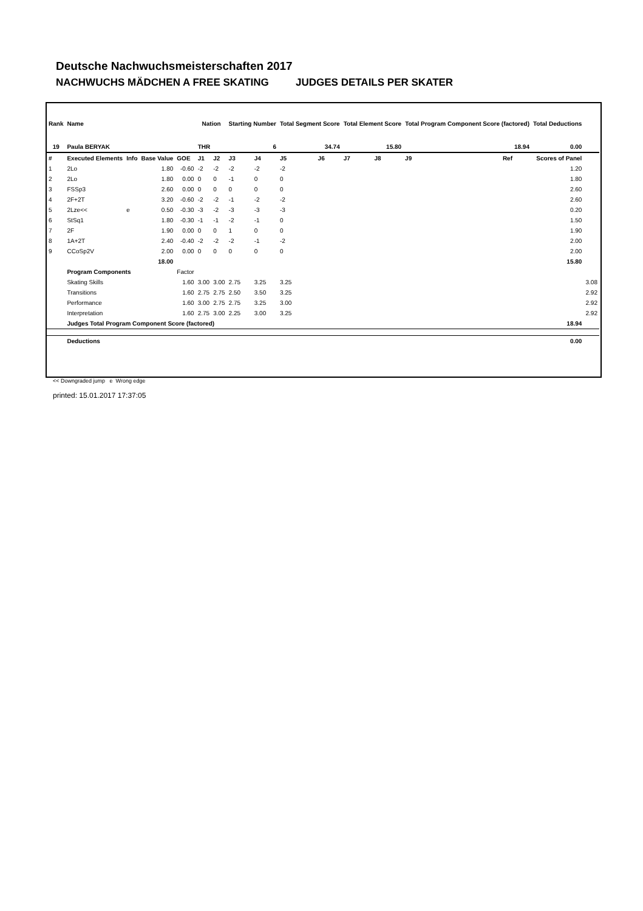Deutsche Nachwuchsmeisterschaften 2017
NACHWUCHS MÄDCHEN A FREE SKATING JUDGES DETAILS PER SKATER
| Rank | Name | | | | Nation | | Starting Number | | Total Segment Score | | Total Element Score | | Total Program Component Score (factored) | | | Total Deductions | |
| --- | --- | --- | --- | --- | --- | --- | --- | --- | --- | --- | --- | --- | --- | --- | --- | --- | --- |
| 19 | Paula BERYAK | | | | THR | | 6 | | 34.74 | | 15.80 | | 18.94 | | | 0.00 | |
| # | Executed Elements | Info | Base Value | GOE | J1 | J2 | J3 | J4 | J5 | J6 | J7 | J8 | J9 | Ref | | Scores of Panel | |
| 1 | 2Lo | | 1.80 | -0.60 | -2 | -2 | -2 | -2 | -2 | | | | | | | 1.20 | |
| 2 | 2Lo | | 1.80 | 0.00 | 0 | 0 | -1 | 0 | 0 | | | | | | | 1.80 | |
| 3 | FSSp3 | | 2.60 | 0.00 | 0 | 0 | 0 | 0 | 0 | | | | | | | 2.60 | |
| 4 | 2F+2T | | 3.20 | -0.60 | -2 | -2 | -1 | -2 | -2 | | | | | | | 2.60 | |
| 5 | 2Lze<< | e | 0.50 | -0.30 | -3 | -2 | -3 | -3 | -3 | | | | | | | 0.20 | |
| 6 | StSq1 | | 1.80 | -0.30 | -1 | -1 | -2 | -1 | 0 | | | | | | | 1.50 | |
| 7 | 2F | | 1.90 | 0.00 | 0 | 0 | 1 | 0 | 0 | | | | | | | 1.90 | |
| 8 | 1A+2T | | 2.40 | -0.40 | -2 | -2 | -2 | -1 | -2 | | | | | | | 2.00 | |
| 9 | CCoSp2V | | 2.00 | 0.00 | 0 | 0 | 0 | 0 | 0 | | | | | | | 2.00 | |
| | | | 18.00 | | | | | | | | | | | | | 15.80 | |
| | Program Components | | | Factor | | | | | | | | | | | | | |
| | Skating Skills | | | 1.60 | 3.00 | 3.00 | 2.75 | 3.25 | 3.25 | | | | | | | | 3.08 |
| | Transitions | | | 1.60 | 2.75 | 2.75 | 2.50 | 3.50 | 3.25 | | | | | | | | 2.92 |
| | Performance | | | 1.60 | 3.00 | 2.75 | 2.75 | 3.25 | 3.00 | | | | | | | | 2.92 |
| | Interpretation | | | 1.60 | 2.75 | 3.00 | 2.25 | 3.00 | 3.25 | | | | | | | | 2.92 |
| | Judges Total Program Component Score (factored) | | | | | | | | | | | | | | | 18.94 | |
| | Deductions | | | | | | | | | | | | | | | 0.00 | |
<< Downgraded jump e Wrong edge
printed: 15.01.2017 17:37:05